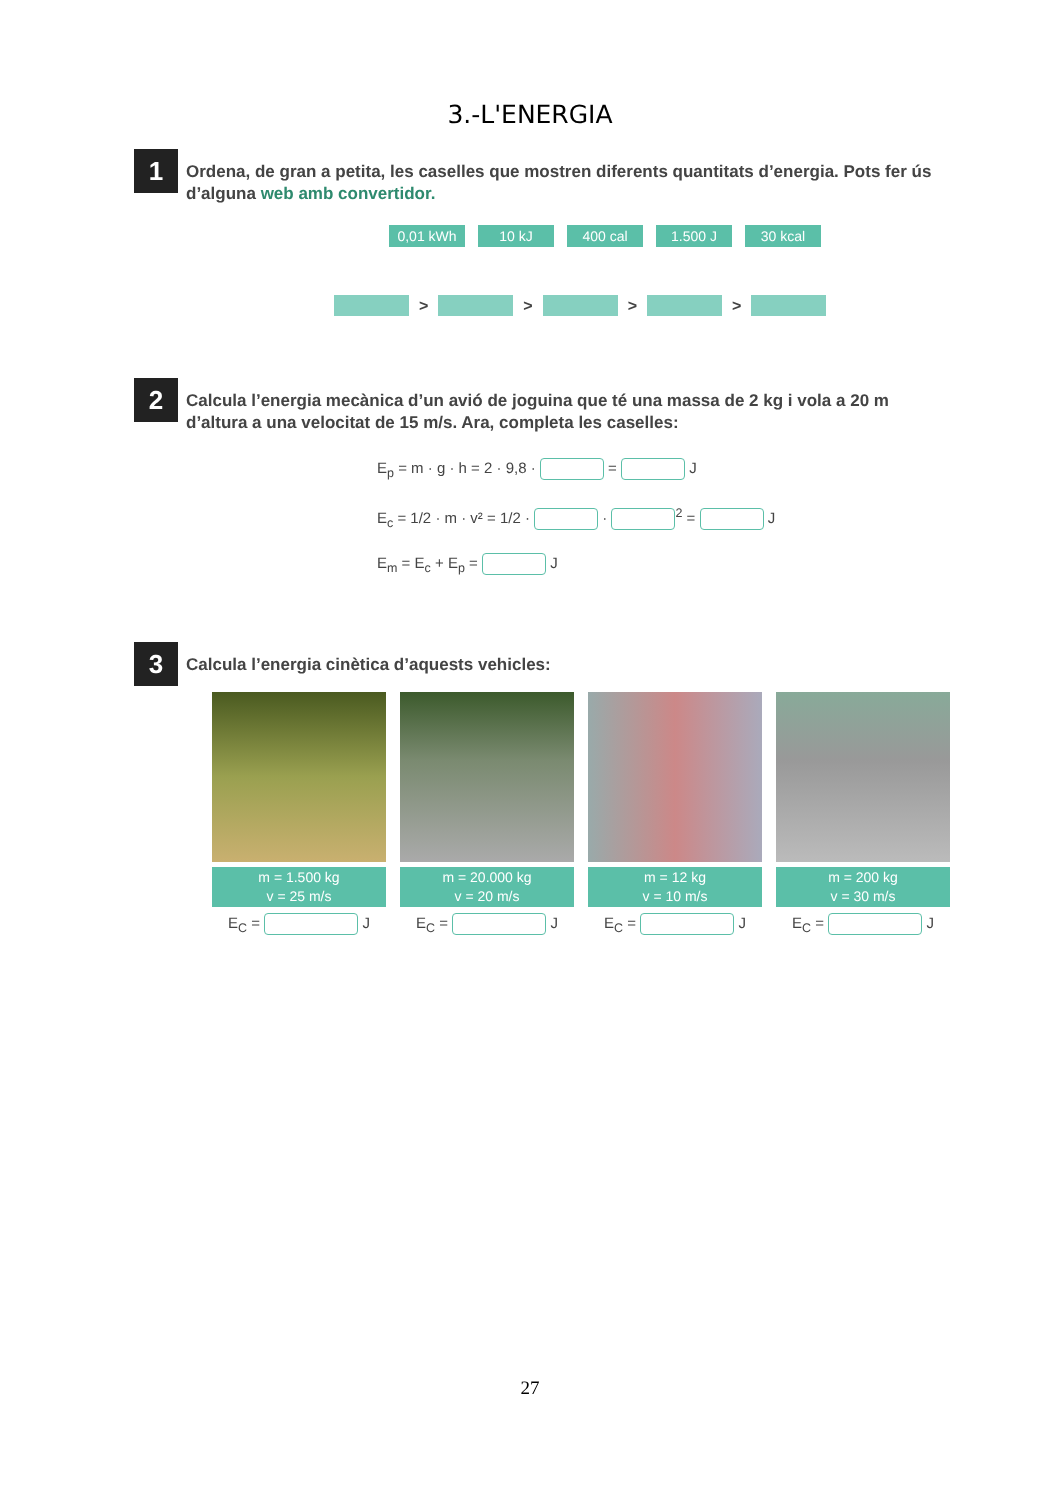3.-L'ENERGIA
1
Ordena, de gran a petita, les caselles que mostren diferents quantitats d’energia. Pots fer ús d’alguna web amb convertidor.
0,01 kWh 10 kJ 400 cal 1.500 J 30 kcal
> > > >
2
Calcula l’energia mecànica d’un avió de joguina que té una massa de 2 kg i vola a 20 m d’altura a una velocitat de 15 m/s. Ara, completa les caselles:
E<sub>p</sub> = m · g · h = 2 · 9,8 · = J
E<sub>c</sub> = 1/2 · m · v² = 1/2 · · <sup>2</sup> = J
E<sub>m</sub> = E<sub>c</sub> + E<sub>p</sub> = J
3
Calcula l’energia cinètica d’aquests vehicles:
m = 1.500 kg
v = 25 m/s
E<sub>C</sub> = J
m = 20.000 kg
v = 20 m/s
E<sub>C</sub> = J
m = 12 kg
v = 10 m/s
E<sub>C</sub> = J
m = 200 kg
v = 30 m/s
E<sub>C</sub> = J
27